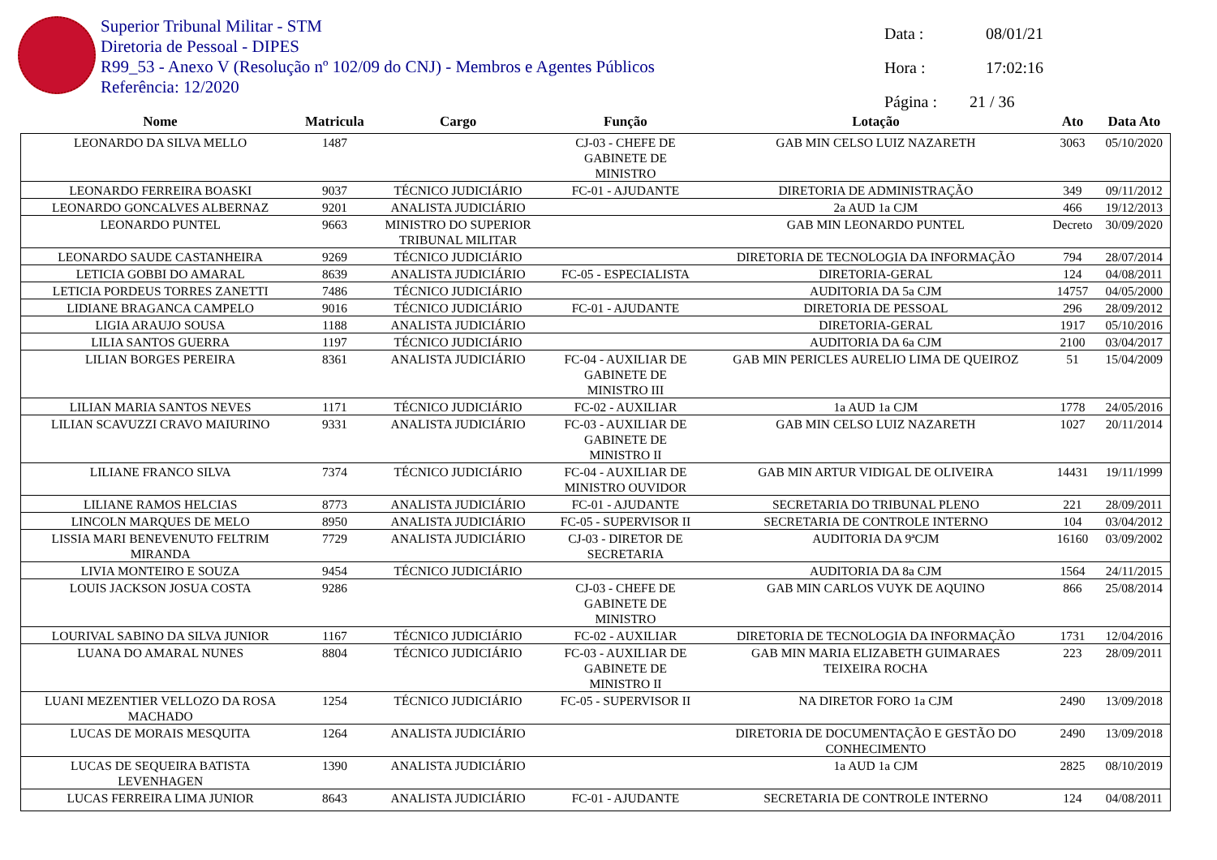Superior Tribunal Militar - STM
Diretoria de Pessoal - DIPES
R99_53 - Anexo V (Resolução nº 102/09 do CNJ) - Membros e Agentes Públicos
Referência: 12/2020
Data : 08/01/21
Hora : 17:02:16
Página : 21 / 36
| Nome | Matricula | Cargo | Função | Lotação | Ato | Data Ato |
| --- | --- | --- | --- | --- | --- | --- |
| LEONARDO DA SILVA MELLO | 1487 | | CJ-03 - CHEFE DE GABINETE DE MINISTRO | GAB MIN CELSO LUIZ NAZARETH | 3063 | 05/10/2020 |
| LEONARDO FERREIRA BOASKI | 9037 | TÉCNICO JUDICIÁRIO | FC-01 - AJUDANTE | DIRETORIA DE ADMINISTRAÇÃO | 349 | 09/11/2012 |
| LEONARDO GONCALVES ALBERNAZ | 9201 | ANALISTA JUDICIÁRIO | | 2a AUD 1a CJM | 466 | 19/12/2013 |
| LEONARDO PUNTEL | 9663 | MINISTRO DO SUPERIOR TRIBUNAL MILITAR | | GAB MIN LEONARDO PUNTEL | Decreto | 30/09/2020 |
| LEONARDO SAUDE CASTANHEIRA | 9269 | TÉCNICO JUDICIÁRIO | | DIRETORIA DE TECNOLOGIA DA INFORMAÇÃO | 794 | 28/07/2014 |
| LETICIA GOBBI DO AMARAL | 8639 | ANALISTA JUDICIÁRIO | FC-05 - ESPECIALISTA | DIRETORIA-GERAL | 124 | 04/08/2011 |
| LETICIA PORDEUS TORRES ZANETTI | 7486 | TÉCNICO JUDICIÁRIO | | AUDITORIA DA 5a CJM | 14757 | 04/05/2000 |
| LIDIANE BRAGANCA CAMPELO | 9016 | TÉCNICO JUDICIÁRIO | FC-01 - AJUDANTE | DIRETORIA DE PESSOAL | 296 | 28/09/2012 |
| LIGIA ARAUJO SOUSA | 1188 | ANALISTA JUDICIÁRIO | | DIRETORIA-GERAL | 1917 | 05/10/2016 |
| LILIA SANTOS GUERRA | 1197 | TÉCNICO JUDICIÁRIO | | AUDITORIA DA 6a CJM | 2100 | 03/04/2017 |
| LILIAN BORGES PEREIRA | 8361 | ANALISTA JUDICIÁRIO | FC-04 - AUXILIAR DE GABINETE DE MINISTRO III | GAB MIN PERICLES AURELIO LIMA DE QUEIROZ | 51 | 15/04/2009 |
| LILIAN MARIA SANTOS NEVES | 1171 | TÉCNICO JUDICIÁRIO | FC-02 - AUXILIAR | 1a AUD 1a CJM | 1778 | 24/05/2016 |
| LILIAN SCAVUZZI CRAVO MAIURINO | 9331 | ANALISTA JUDICIÁRIO | FC-03 - AUXILIAR DE GABINETE DE MINISTRO II | GAB MIN CELSO LUIZ NAZARETH | 1027 | 20/11/2014 |
| LILIANE FRANCO SILVA | 7374 | TÉCNICO JUDICIÁRIO | FC-04 - AUXILIAR DE MINISTRO OUVIDOR | GAB MIN ARTUR VIDIGAL DE OLIVEIRA | 14431 | 19/11/1999 |
| LILIANE RAMOS HELCIAS | 8773 | ANALISTA JUDICIÁRIO | FC-01 - AJUDANTE | SECRETARIA DO TRIBUNAL PLENO | 221 | 28/09/2011 |
| LINCOLN MARQUES DE MELO | 8950 | ANALISTA JUDICIÁRIO | FC-05 - SUPERVISOR II | SECRETARIA DE CONTROLE INTERNO | 104 | 03/04/2012 |
| LISSIA MARI BENEVENUTO FELTRIM MIRANDA | 7729 | ANALISTA JUDICIÁRIO | CJ-03 - DIRETOR DE SECRETARIA | AUDITORIA DA 9ªCJM | 16160 | 03/09/2002 |
| LIVIA MONTEIRO E SOUZA | 9454 | TÉCNICO JUDICIÁRIO | | AUDITORIA DA 8a CJM | 1564 | 24/11/2015 |
| LOUIS JACKSON JOSUA COSTA | 9286 | | CJ-03 - CHEFE DE GABINETE DE MINISTRO | GAB MIN CARLOS VUYK DE AQUINO | 866 | 25/08/2014 |
| LOURIVAL SABINO DA SILVA JUNIOR | 1167 | TÉCNICO JUDICIÁRIO | FC-02 - AUXILIAR | DIRETORIA DE TECNOLOGIA DA INFORMAÇÃO | 1731 | 12/04/2016 |
| LUANA DO AMARAL NUNES | 8804 | TÉCNICO JUDICIÁRIO | FC-03 - AUXILIAR DE GABINETE DE MINISTRO II | GAB MIN MARIA ELIZABETH GUIMARAES TEIXEIRA ROCHA | 223 | 28/09/2011 |
| LUANI MEZENTIER VELLOZO DA ROSA MACHADO | 1254 | TÉCNICO JUDICIÁRIO | FC-05 - SUPERVISOR II | NA DIRETOR FORO 1a CJM | 2490 | 13/09/2018 |
| LUCAS DE MORAIS MESQUITA | 1264 | ANALISTA JUDICIÁRIO | | DIRETORIA DE DOCUMENTAÇÃO E GESTÃO DO CONHECIMENTO | 2490 | 13/09/2018 |
| LUCAS DE SEQUEIRA BATISTA LEVENHAGEN | 1390 | ANALISTA JUDICIÁRIO | | 1a AUD 1a CJM | 2825 | 08/10/2019 |
| LUCAS FERREIRA LIMA JUNIOR | 8643 | ANALISTA JUDICIÁRIO | FC-01 - AJUDANTE | SECRETARIA DE CONTROLE INTERNO | 124 | 04/08/2011 |